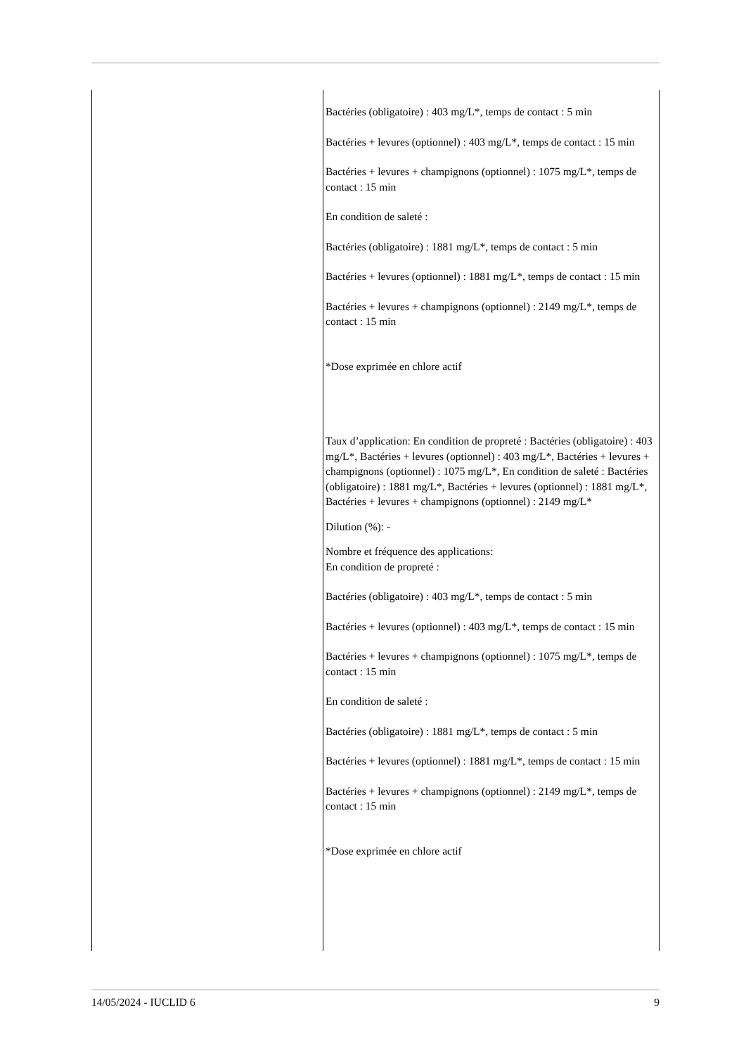| | Bactéries (obligatoire) : 403 mg/L*, temps de contact : 5 min Bactéries + levures (optionnel) : 403 mg/L*, temps de contact : 15 min Bactéries + levures + champignons (optionnel) : 1075 mg/L*, temps de contact : 15 min En condition de saleté : Bactéries (obligatoire) : 1881 mg/L*, temps de contact : 5 min Bactéries + levures (optionnel) : 1881 mg/L*, temps de contact : 15 min Bactéries + levures + champignons (optionnel) : 2149 mg/L*, temps de contact : 15 min *Dose exprimée en chlore actif Taux d’application: En condition de propreté : Bactéries (obligatoire) : 403 mg/L*, Bactéries + levures (optionnel) : 403 mg/L*, Bactéries + levures + champignons (optionnel) : 1075 mg/L*, En condition de saleté : Bactéries (obligatoire) : 1881 mg/L*, Bactéries + levures (optionnel) : 1881 mg/L*, Bactéries + levures + champignons (optionnel) : 2149 mg/L* Dilution (%): - Nombre et fréquence des applications: En condition de propreté : Bactéries (obligatoire) : 403 mg/L*, temps de contact : 5 min Bactéries + levures (optionnel) : 403 mg/L*, temps de contact : 15 min Bactéries + levures + champignons (optionnel) : 1075 mg/L*, temps de contact : 15 min En condition de saleté : Bactéries (obligatoire) : 1881 mg/L*, temps de contact : 5 min Bactéries + levures (optionnel) : 1881 mg/L*, temps de contact : 15 min Bactéries + levures + champignons (optionnel) : 2149 mg/L*, temps de contact : 15 min *Dose exprimée en chlore actif |
14/05/2024 - IUCLID 6 9